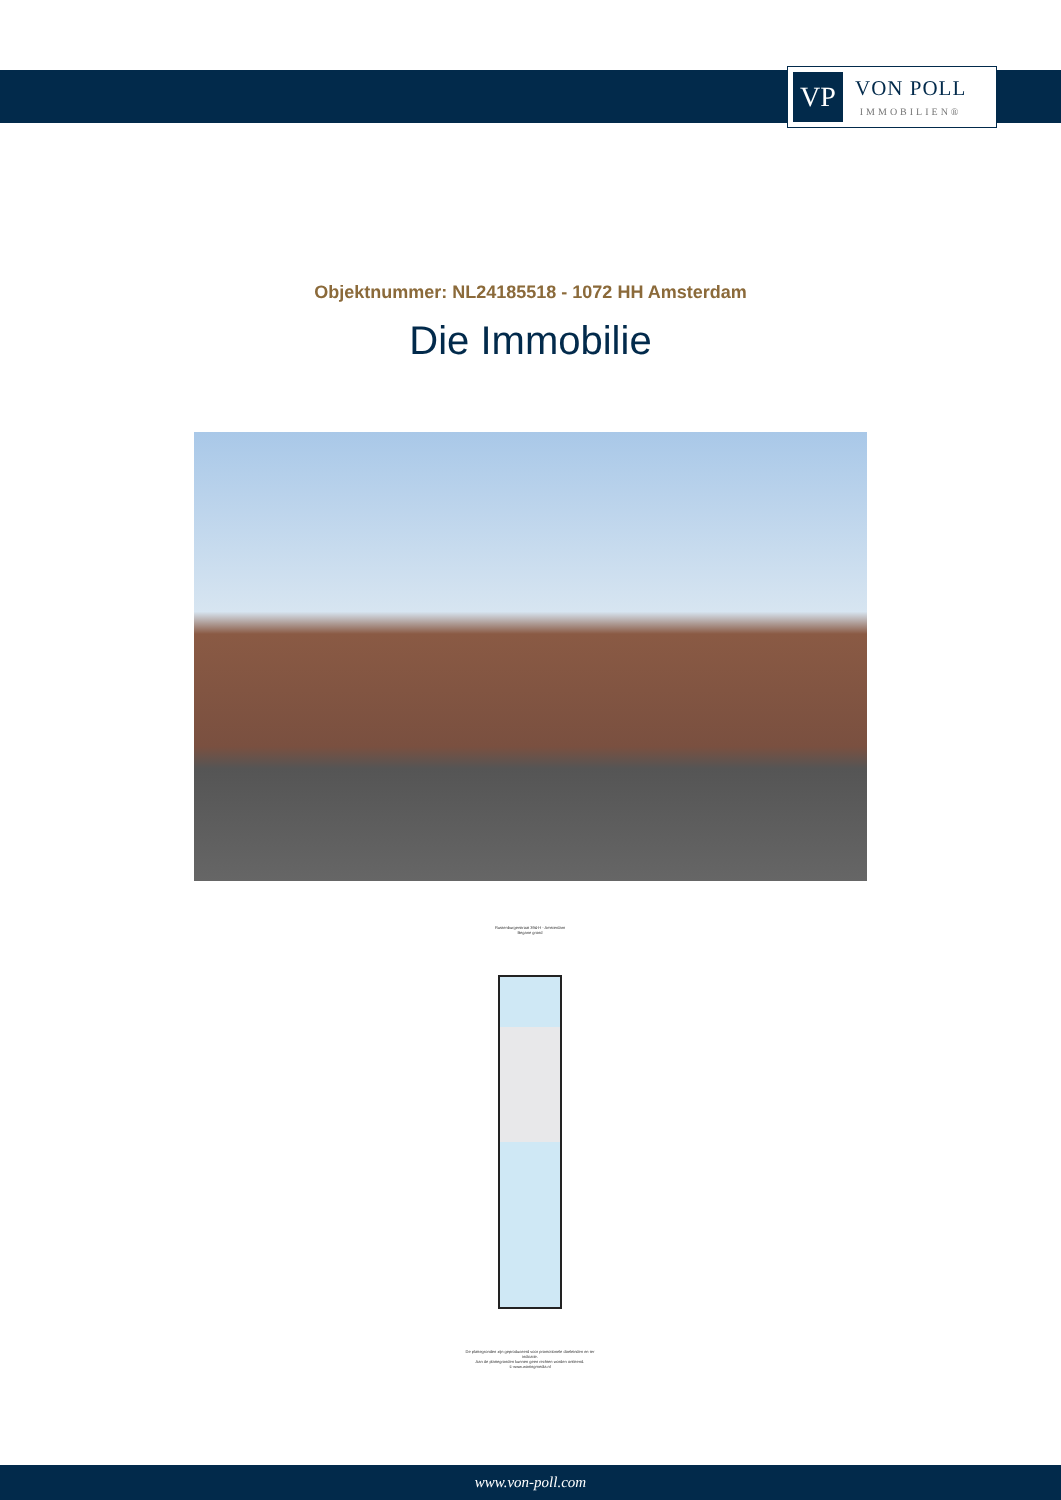VP
VON POLL
IMMOBILIEN®
Objektnummer: NL24185518 - 1072 HH Amsterdam
Die Immobilie
Rustenburgerstraat 394-H - Amsterdam
Begane grond
De plattegronden zijn geproduceerd voor promotionele doeleinden en ter indicatie.
Aan de plattegronden kunnen geen rechten worden ontleend.
© www.woningmedia.nl
www.von-poll.com